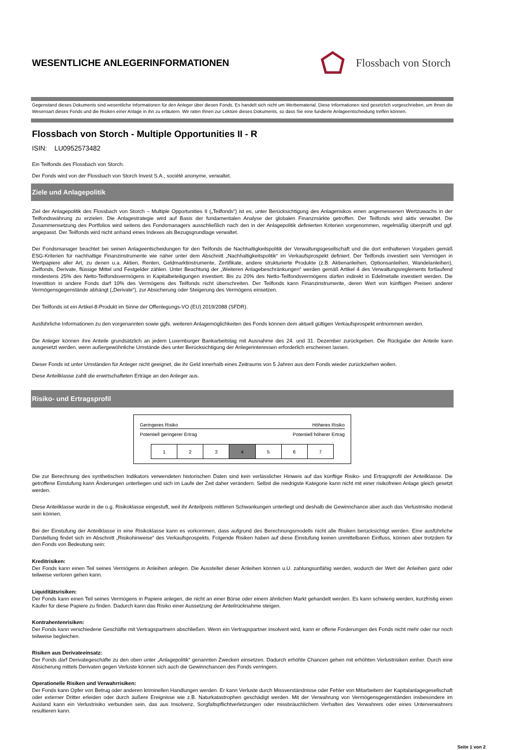WESENTLICHE ANLEGERINFORMATIONEN
Flossbach von Storch
Gegenstand dieses Dokuments sind wesentliche Informationen für den Anleger über diesen Fonds. Es handelt sich nicht um Werbematerial. Diese Informationen sind gesetzlich vorgeschrieben, um Ihnen die Wesensart dieses Fonds und die Risiken einer Anlage in ihn zu erläutern. Wir raten Ihnen zur Lektüre dieses Dokuments, so dass Sie eine fundierte Anlageentscheidung treffen können.
Flossbach von Storch - Multiple Opportunities II - R
ISIN: LU0952573482
Ein Teilfonds des Flossbach von Storch.
Der Fonds wird von der Flossbach von Storch Invest S.A., société anonyme, verwaltet.
Ziele und Anlagepolitik
Ziel der Anlagepolitik des Flossbach von Storch – Multiple Opportunities II („Teilfonds“) ist es, unter Berücksichtigung des Anlagerisikos einen angemessenen Wertzuwachs in der Teilfondswährung zu erzielen. Die Anlagestrategie wird auf Basis der fundamentalen Analyse der globalen Finanzmärkte getroffen. Der Teilfonds wird aktiv verwaltet. Die Zusammensetzung des Portfolios wird seitens des Fondsmanagers ausschließlich nach den in der Anlagepolitik definierten Kriterien vorgenommen, regelmäßig überprüft und ggf. angepasst. Der Teilfonds wird nicht anhand eines Indexes als Bezugsgrundlage verwaltet.
Der Fondsmanager beachtet bei seinen Anlageentscheidungen für den Teilfonds die Nachhaltigkeitspolitik der Verwaltungsgesellschaft und die dort enthaltenen Vorgaben gemäß ESG-Kriterien für nachhaltige Finanzinstrumente wie näher unter dem Abschnitt „Nachhaltigkeitspolitik“ im Verkaufsprospekt definiert. Der Teilfonds investiert sein Vermögen in Wertpapiere aller Art, zu denen u.a. Aktien, Renten, Geldmarktinstrumente, Zertifikate, andere strukturierte Produkte (z.B. Aktienanleihen, Optionsanleihen, Wandelanleihen), Zielfonds, Derivate, flüssige Mittel und Festgelder zählen. Unter Beachtung der „Weiteren Anlagebeschränkungen“ werden gemäß Artikel 4 des Verwaltungsreglements fortlaufend mindestens 25% des Netto-Teilfondsvermögens in Kapitalbeteiligungen investiert. Bis zu 20% des Netto-Teilfondsvermögens dürfen indirekt in Edelmetalle investiert werden. Die Investition in andere Fonds darf 10% des Vermögens des Teilfonds nicht überschreiten. Der Teilfonds kann Finanzinstrumente, deren Wert von künftigen Preisen anderer Vermögensgegenstände abhängt („Derivate“), zur Absicherung oder Steigerung des Vermögens einsetzen.
Der Teilfonds ist ein Artikel-8-Produkt im Sinne der Offenlegungs-VO (EU) 2019/2088 (SFDR).
Ausführliche Informationen zu den vorgenannten sowie ggfs. weiteren Anlagemöglichkeiten des Fonds können dem aktuell gültigen Verkaufsprospekt entnommen werden.
Die Anleger können ihre Anteile grundsätzlich an jedem Luxemburger Bankarbeitstag mit Ausnahme des 24. und 31. Dezember zurückgeben. Die Rückgabe der Anteile kann ausgesetzt werden, wenn außergewöhnliche Umstände dies unter Berücksichtigung der Anlegerinteressen erforderlich erscheinen lassen.
Dieser Fonds ist unter Umständen für Anleger nicht geeignet, die ihr Geld innerhalb eines Zeitraums von 5 Jahren aus dem Fonds wieder zurückziehen wollen.
Diese Anteilklasse zahlt die erwirtschafteten Erträge an den Anleger aus.
Risiko- und Ertragsprofil
Geringeres Risiko Höheres Risiko
Potentiell geringerer Ertrag Potentiell höherer Ertrag
| 1 | 2 | 3 | 4 | 5 | 6 | 7 |
Die zur Berechnung des synthetischen Indikators verwendeten historischen Daten sind kein verlässlicher Hinweis auf das künftige Risiko- und Ertragsprofil der Anteilklasse. Die getroffene Einstufung kann Änderungen unterliegen und sich im Laufe der Zeit daher verändern. Selbst die niedrigste Kategorie kann nicht mit einer risikofreien Anlage gleich gesetzt werden.
Diese Anteilklasse wurde in die o.g. Risikoklasse eingestuft, weil ihr Anteilpreis mittleren Schwankungen unterliegt und deshalb die Gewinnchance aber auch das Verlustrisiko moderat sein können.
Bei der Einstufung der Anteilklasse in eine Risikoklasse kann es vorkommen, dass aufgrund des Berechnungsmodells nicht alle Risiken berücksichtigt werden. Eine ausführliche Darstellung findet sich im Abschnitt „Risikohinweise“ des Verkaufsprospekts. Folgende Risiken haben auf diese Einstufung keinen unmittelbaren Einfluss, können aber trotzdem für den Fonds von Bedeutung sein:
Kreditrisiken:
Der Fonds kann einen Teil seines Vermögens in Anleihen anlegen. Die Aussteller dieser Anleihen können u.U. zahlungsunfähig werden, wodurch der Wert der Anleihen ganz oder teilweise verloren gehen kann.
Liquiditätsrisiken:
Der Fonds kann einen Teil seines Vermögens in Papiere anlegen, die nicht an einer Börse oder einem ähnlichen Markt gehandelt werden. Es kann schwierig werden, kurzfristig einen Käufer für diese Papiere zu finden. Dadurch kann das Risiko einer Aussetzung der Anteilrücknahme steigen.
Kontrahentenrisiken:
Der Fonds kann verschiedene Geschäfte mit Vertragspartnern abschließen. Wenn ein Vertragspartner insolvent wird, kann er offene Forderungen des Fonds nicht mehr oder nur noch teilweise begleichen.
Risiken aus Derivateeinsatz:
Der Fonds darf Derivategeschäfte zu den oben unter „Anlagepolitik“ genannten Zwecken einsetzen. Dadurch erhöhte Chancen gehen mit erhöhten Verlustrisiken einher. Durch eine Absicherung mittels Derivaten gegen Verluste können sich auch die Gewinnchancen des Fonds verringern.
Operationelle Risiken und Verwahrrisiken:
Der Fonds kann Opfer von Betrug oder anderen kriminellen Handlungen werden. Er kann Verluste durch Missverständnisse oder Fehler von Mitarbeitern der Kapitalanlagegesellschaft oder externer Dritter erleiden oder durch äußere Ereignisse wie z.B. Naturkatastrophen geschädigt werden. Mit der Verwahrung von Vermögensgegenständen insbesondere im Ausland kann ein Verlustrisiko verbunden sein, das aus Insolvenz, Sorgfaltspflichtverletzungen oder missbräuchlichem Verhalten des Verwahrers oder eines Unterverwahrers resultieren kann.
Seite 1 von 2